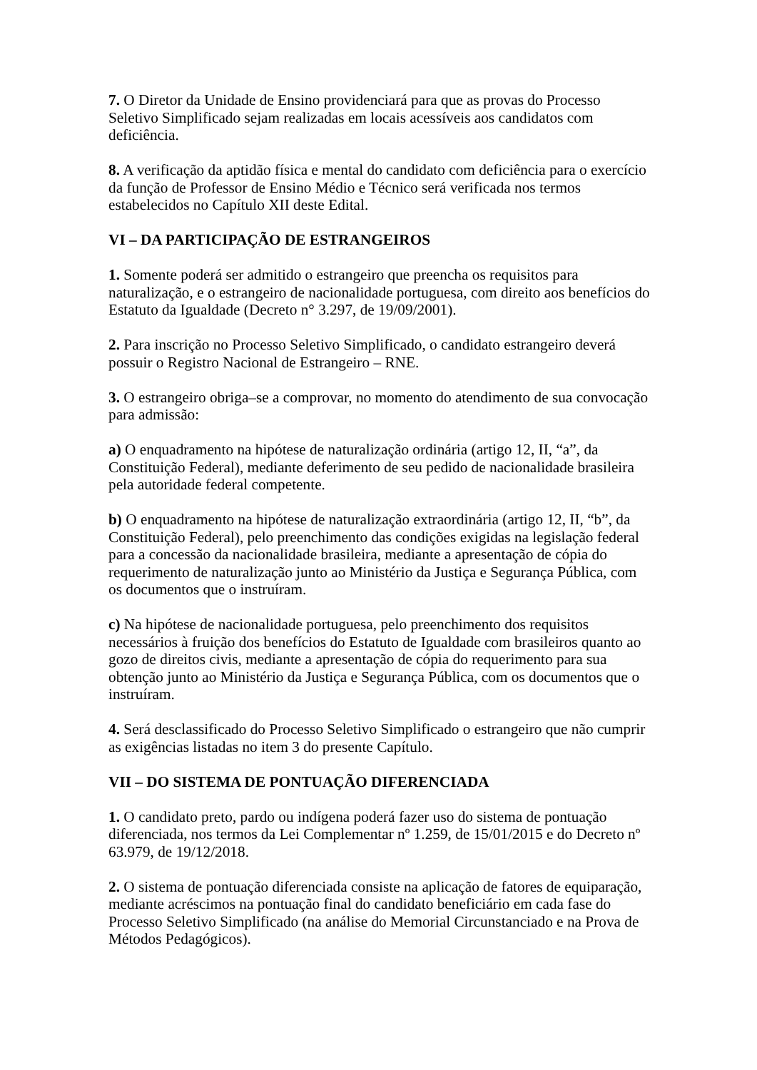7. O Diretor da Unidade de Ensino providenciará para que as provas do Processo Seletivo Simplificado sejam realizadas em locais acessíveis aos candidatos com deficiência.
8. A verificação da aptidão física e mental do candidato com deficiência para o exercício da função de Professor de Ensino Médio e Técnico será verificada nos termos estabelecidos no Capítulo XII deste Edital.
VI – DA PARTICIPAÇÃO DE ESTRANGEIROS
1. Somente poderá ser admitido o estrangeiro que preencha os requisitos para naturalização, e o estrangeiro de nacionalidade portuguesa, com direito aos benefícios do Estatuto da Igualdade (Decreto n° 3.297, de 19/09/2001).
2. Para inscrição no Processo Seletivo Simplificado, o candidato estrangeiro deverá possuir o Registro Nacional de Estrangeiro – RNE.
3. O estrangeiro obriga–se a comprovar, no momento do atendimento de sua convocação para admissão:
a) O enquadramento na hipótese de naturalização ordinária (artigo 12, II, “a”, da Constituição Federal), mediante deferimento de seu pedido de nacionalidade brasileira pela autoridade federal competente.
b) O enquadramento na hipótese de naturalização extraordinária (artigo 12, II, “b”, da Constituição Federal), pelo preenchimento das condições exigidas na legislação federal para a concessão da nacionalidade brasileira, mediante a apresentação de cópia do requerimento de naturalização junto ao Ministério da Justiça e Segurança Pública, com os documentos que o instruíram.
c) Na hipótese de nacionalidade portuguesa, pelo preenchimento dos requisitos necessários à fruição dos benefícios do Estatuto de Igualdade com brasileiros quanto ao gozo de direitos civis, mediante a apresentação de cópia do requerimento para sua obtenção junto ao Ministério da Justiça e Segurança Pública, com os documentos que o instruíram.
4. Será desclassificado do Processo Seletivo Simplificado o estrangeiro que não cumprir as exigências listadas no item 3 do presente Capítulo.
VII – DO SISTEMA DE PONTUAÇÃO DIFERENCIADA
1. O candidato preto, pardo ou indígena poderá fazer uso do sistema de pontuação diferenciada, nos termos da Lei Complementar nº 1.259, de 15/01/2015 e do Decreto nº 63.979, de 19/12/2018.
2. O sistema de pontuação diferenciada consiste na aplicação de fatores de equiparação, mediante acréscimos na pontuação final do candidato beneficiário em cada fase do Processo Seletivo Simplificado (na análise do Memorial Circunstanciado e na Prova de Métodos Pedagógicos).